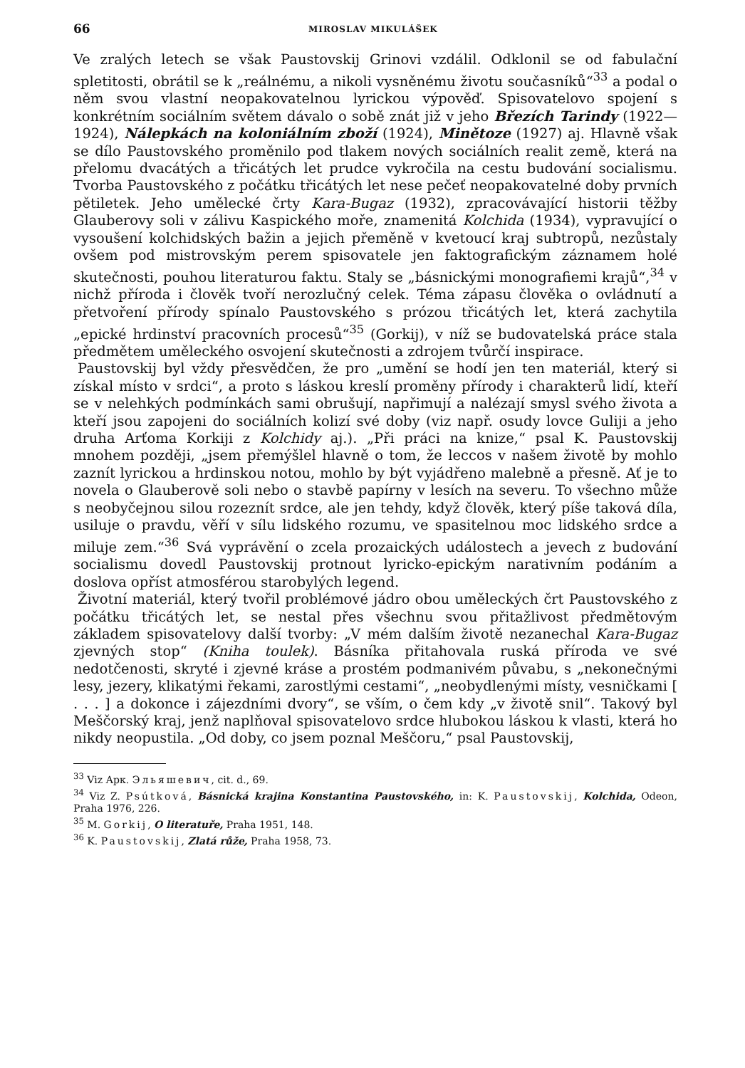66 MIROSLAV MIKULÁŠEK
Ve zralých letech se však Paustovskij Grinovi vzdálil. Odklonil se od fabulační spletitosti, obrátil se k „reálnému, a nikoli vysněnému životu současníků“<sup>33</sup> a podal o něm svou vlastní neopakovatelnou lyrickou výpověď. Spisovatelovo spojení s konkrétním sociálním světem dávalo o sobě znát již v jeho Březích Tarindy (1922—1924), Nálepkách na koloniálním zboží (1924), Minětoze (1927) aj. Hlavně však se dílo Paustovského proměnilo pod tlakem nových sociálních realit země, která na přelomu dvacátých a třicátých let prudce vykročila na cestu budování socialismu. Tvorba Paustovského z počátku třicátých let nese pečeť neopakovatelné doby prvních pětiletek. Jeho umělecké črty Kara-Bugaz (1932), zpracovávající historii těžby Glauberovy soli v zálivu Kaspického moře, znamenitá Kolchida (1934), vypravující o vysoušení kolchidských bažin a jejich přeměně v kvetoucí kraj subtropů, nezůstaly ovšem pod mistrovským perem spisovatele jen faktografickým záznamem holé skutečnosti, pouhou literaturou faktu. Staly se „básnickými monografiemi krajů“,<sup>34</sup> v nichž příroda i člověk tvoří nerozlučný celek. Téma zápasu člověka o ovládnutí a přetvoření přírody spínalo Paustovského s prózou třicátých let, která zachytila „epické hrdinství pracovních procesů“<sup>35</sup> (Gorkij), v níž se budovatelská práce stala předmětem uměleckého osvojení skutečnosti a zdrojem tvůrčí inspirace.
Paustovskij byl vždy přesvědčen, že pro „umění se hodí jen ten materiál, který si získal místo v srdci“, a proto s láskou kreslí proměny přírody i charakterů lidí, kteří se v nelehkých podmínkách sami obrušují, napřimují a nalézají smysl svého života a kteří jsou zapojeni do sociálních kolizí své doby (viz např. osudy lovce Guliji a jeho druha Arťoma Korkiji z Kolchidy aj.). „Při práci na knize,“ psal K. Paustovskij mnohem později, „jsem přemýšlel hlavně o tom, že leccos v našem životě by mohlo zaznít lyrickou a hrdinskou notou, mohlo by být vyjádřeno malebně a přesně. Ať je to novela o Glauberově soli nebo o stavbě papírny v lesích na severu. To všechno může s neobyčejnou silou rozeznít srdce, ale jen tehdy, když člověk, který píše taková díla, usiluje o pravdu, věří v sílu lidského rozumu, ve spasitelnou moc lidského srdce a miluje zem.“<sup>36</sup> Svá vyprávění o zcela prozaických událostech a jevech z budování socialismu dovedl Paustovskij protnout lyricko-epickým narativním podáním a doslova opříst atmosférou starobylých legend.
Životní materiál, který tvořil problémové jádro obou uměleckých črt Paustovského z počátku třicátých let, se nestal přes všechnu svou přitažlivost předmětovým základem spisovatelovy další tvorby: „V mém dalším životě nezanechal Kara-Bugaz zjevných stop“ (Kniha toulek). Básníka přitahovala ruská příroda ve své nedotčenosti, skryté i zjevné kráse a prostém podmanivém půvabu, s „nekonečnými lesy, jezery, klikatými řekami, zarostlými cestami“, „neobydlenými místy, vesničkami [ . . . ] a dokonce i zájezdními dvory“, se vším, o čem kdy „v životě snil“. Takový byl Meščorský kraj, jenž naplňoval spisovatelovo srdce hlubokou láskou k vlasti, která ho nikdy neopustila. „Od doby, co jsem poznal Meščoru,“ psal Paustovskij,
<sup>33</sup> Viz Арк. Эльяшевич, cit. d., 69.
<sup>34</sup> Viz Z. Psútková, Básnická krajina Konstantina Paustovského, in: K. Paustovskij, Kolchida, Odeon, Praha 1976, 226.
<sup>35</sup> M. Gorkij, O literatuře, Praha 1951, 148.
<sup>36</sup> K. Paustovskij, Zlatá růže, Praha 1958, 73.